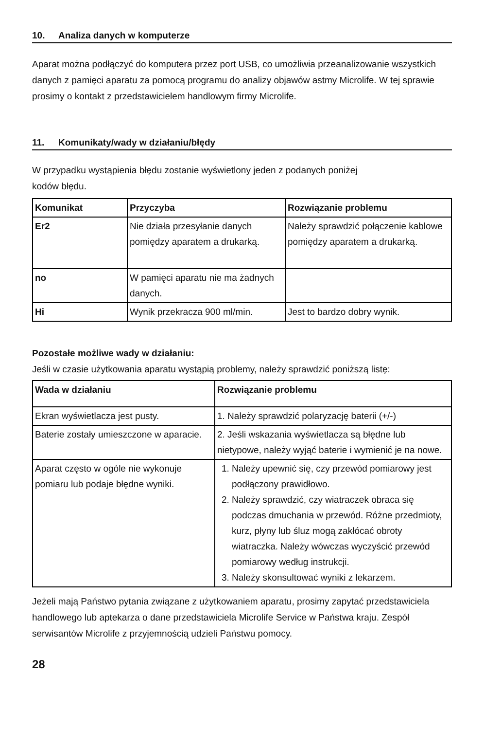10. Analiza danych w komputerze
Aparat można podłączyć do komputera przez port USB, co umożliwia przeanalizowanie wszystkich danych z pamięci aparatu za pomocą programu do analizy objawów astmy Microlife. W tej sprawie prosimy o kontakt z przedstawicielem handlowym firmy Microlife.
11. Komunikaty/wady w działaniu/błędy
W przypadku wystąpienia błędu zostanie wyświetlony jeden z podanych poniżej
kodów błędu.
| Komunikat | Przyczyba | Rozwiązanie problemu |
| --- | --- | --- |
| Er2 | Nie działa przesyłanie danych pomiędzy aparatem a drukarką. | Należy sprawdzić połączenie kablowe pomiędzy aparatem a drukarką. |
| no | W pamięci aparatu nie ma żadnych danych. | |
| Hi | Wynik przekracza 900 ml/min. | Jest to bardzo dobry wynik. |
Pozostałe możliwe wady w działaniu:
Jeśli w czasie użytkowania aparatu wystąpią problemy, należy sprawdzić poniższą listę:
| Wada w działaniu | Rozwiązanie problemu |
| --- | --- |
| Ekran wyświetlacza jest pusty. | 1. Należy sprawdzić polaryzację baterii (+/-) |
| Baterie zostały umieszczone w aparacie. | 2. Jeśli wskazania wyświetlacza są błędne lub nietypowe, należy wyjąć baterie i wymienić je na nowe. |
| Aparat często w ogóle nie wykonuje pomiaru lub podaje błędne wyniki. | 1. Należy upewnić się, czy przewód pomiarowy jest podłączony prawidłowo. 2. Należy sprawdzić, czy wiatraczek obraca się podczas dmuchania w przewód. Różne przedmioty, kurz, płyny lub śluz mogą zakłócać obroty wiatraczka. Należy wówczas wyczyścić przewód pomiarowy według instrukcji. 3. Należy skonsultować wyniki z lekarzem. |
Jeżeli mają Państwo pytania związane z użytkowaniem aparatu, prosimy zapytać przedstawiciela handlowego lub aptekarza o dane przedstawiciela Microlife Service w Państwa kraju. Zespół serwisantów Microlife z przyjemnością udzieli Państwu pomocy.
28